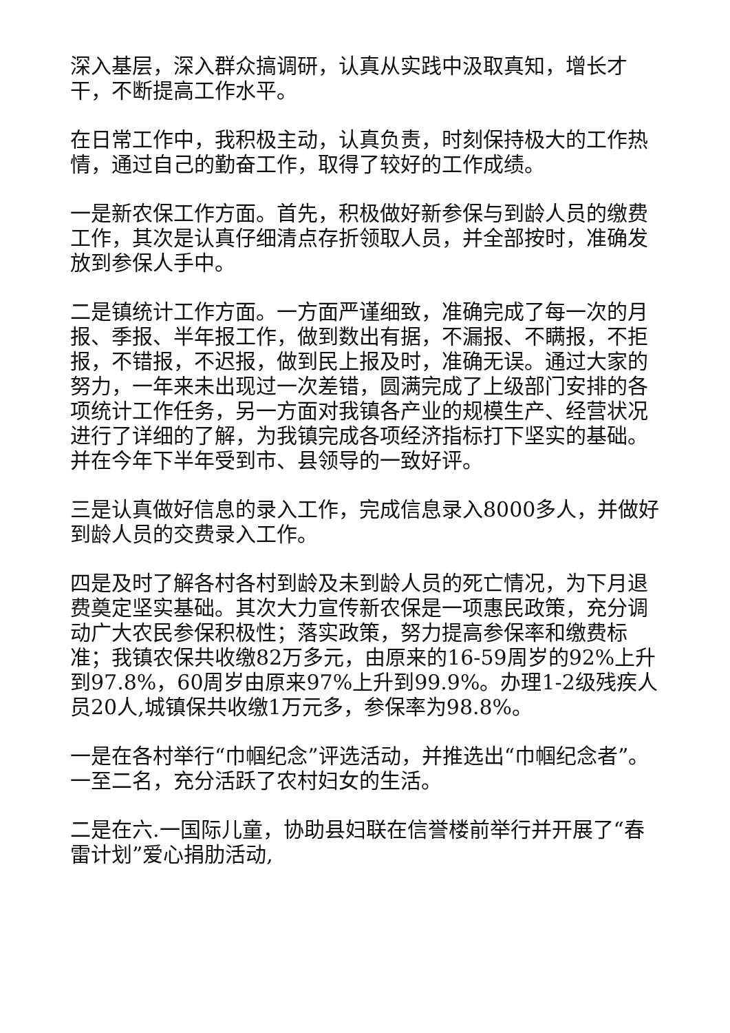深入基层，深入群众搞调研，认真从实践中汲取真知，增长才干，不断提高工作水平。
在日常工作中，我积极主动，认真负责，时刻保持极大的工作热情，通过自己的勤奋工作，取得了较好的工作成绩。
一是新农保工作方面。首先，积极做好新参保与到龄人员的缴费工作，其次是认真仔细清点存折领取人员，并全部按时，准确发放到参保人手中。
二是镇统计工作方面。一方面严谨细致，准确完成了每一次的月报、季报、半年报工作，做到数出有据，不漏报、不瞒报，不拒报，不错报，不迟报，做到民上报及时，准确无误。通过大家的努力，一年来未出现过一次差错，圆满完成了上级部门安排的各项统计工作任务，另一方面对我镇各产业的规模生产、经营状况进行了详细的了解，为我镇完成各项经济指标打下坚实的基础。并在今年下半年受到市、县领导的一致好评。
三是认真做好信息的录入工作，完成信息录入8000多人，并做好到龄人员的交费录入工作。
四是及时了解各村各村到龄及未到龄人员的死亡情况，为下月退费奠定坚实基础。其次大力宣传新农保是一项惠民政策，充分调动广大农民参保积极性；落实政策，努力提高参保率和缴费标准；我镇农保共收缴82万多元，由原来的16-59周岁的92%上升到97.8%，60周岁由原来97%上升到99.9%。办理1-2级残疾人员20人,城镇保共收缴1万元多，参保率为98.8%。
一是在各村举行“巾帼纪念”评选活动，并推选出“巾帼纪念者”。一至二名，充分活跃了农村妇女的生活。
二是在六.一国际儿童，协助县妇联在信誉楼前举行并开展了“春雷计划”爱心捐肋活动,